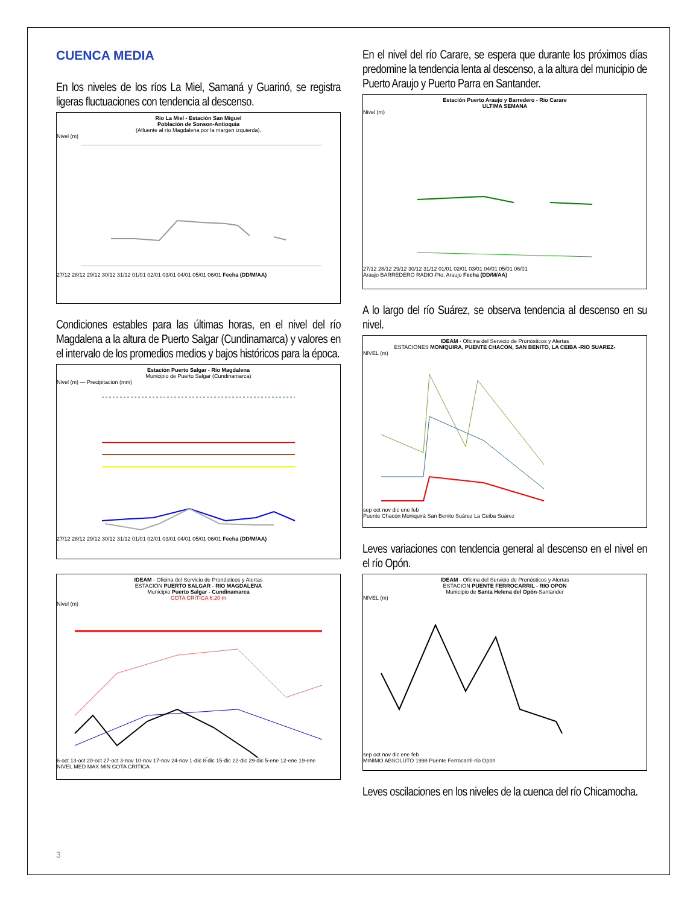CUENCA MEDIA
En los niveles de los ríos La Miel, Samaná y Guarinó, se registra ligeras fluctuaciones con tendencia al descenso.
Río La Miel - Estación San Miguel
Población de Sonson-Antioquia
(Afluente al río Magdalena por la margen izquierda).
Nivel (m)
27/12 28/12 29/12 30/12 31/12 01/01 02/01 03/01 04/01 05/01 06/01 Fecha (DD/M/AA)
Condiciones estables para las últimas horas, en el nivel del río Magdalena a la altura de Puerto Salgar (Cundinamarca) y valores en el intervalo de los promedios medios y bajos históricos para la época.
Estación Puerto Salgar - Río Magdalena
Municipio de Puerto Salgar (Cundinamarca)
Nivel (m) — Precipitacion (mm)
27/12 28/12 29/12 30/12 31/12 01/01 02/01 03/01 04/01 05/01 06/01 Fecha (DD/M/AA)
IDEAM - Oficina del Servicio de Pronósticos y Alertas
ESTACIÓN PUERTO SALGAR - RIO MAGDALENA
Municipio Puerto Salgar - Cundinamarca
COTA CRÍTICA 6.20 m
Nivel (m)
6-oct 13-oct 20-oct 27-oct 3-nov 10-nov 17-nov 24-nov 1-dic 8-dic 15-dic 22-dic 29-dic 5-ene 12-ene 19-ene
NIVEL MED MAX MIN COTA CRITICA
En el nivel del río Carare, se espera que durante los próximos días predomine la tendencia lenta al descenso, a la altura del municipio de Puerto Araujo y Puerto Parra en Santander.
Estación Puerto Araujo y Barredero - Río Carare
ULTIMA SEMANA
Nivel (m)
27/12 28/12 29/12 30/12 31/12 01/01 02/01 03/01 04/01 05/01 06/01
Araujo BARREDERO RADIO-Pto. Araujo Fecha (DD/M/AA)
A lo largo del río Suárez, se observa tendencia al descenso en su nivel.
IDEAM - Oficina del Servicio de Pronósticos y Alertas
ESTACIONES MONIQUIRA, PUENTE CHACON, SAN BENITO, LA CEIBA -RIO SUAREZ-
NIVEL (m)
sep oct nov dic ene feb
Puente Chacón Moniquirá San Benito Suárez La Ceiba Suárez
Leves variaciones con tendencia general al descenso en el nivel en el río Opón.
IDEAM - Oficina del Servicio de Pronósticos y Alertas
ESTACION PUENTE FERROCARRIL - RIO OPON
Municipio de Santa Helena del Opón-Santander
NIVEL (m)
sep oct nov dic ene feb
MINIMO ABSOLUTO 1998 Puente Ferrocarril-río Opón
Leves oscilaciones en los niveles de la cuenca del río Chicamocha.
3